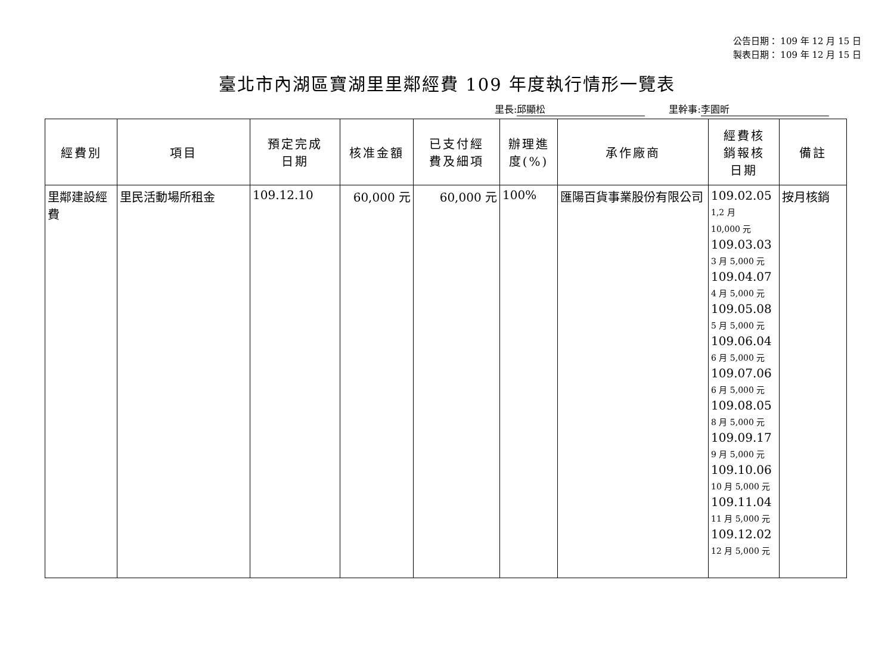公告日期： 109 年 12 月 15 日
製表日期： 109 年 12 月 15 日
臺北市內湖區寶湖里里鄰經費 109 年度執行情形一覽表
里長: 邱顯松 里幹事: 李園昕
| 經費別 | 項目 | 預定完成 日期 | 核准金額 | 已支付經 費及細項 | 辦理進 度(%) | 承作廠商 | 經費核 銷報核 日期 | 備註 |
| --- | --- | --- | --- | --- | --- | --- | --- | --- |
| 里鄰建設經費 | 里民活動場所租金 | 109.12.10 | 60,000 元 | 60,000 元 | 100% | 匯陽百貨事業股份有限公司 | 109.02.05 1,2 月 10,000 元 109.03.03 3 月 5,000 元 109.04.07 4 月 5,000 元 109.05.08 5 月 5,000 元 109.06.04 6 月 5,000 元 109.07.06 6 月 5,000 元 109.08.05 8 月 5,000 元 109.09.17 9 月 5,000 元 109.10.06 10 月 5,000 元 109.11.04 11 月 5,000 元 109.12.02 12 月 5,000 元 | 按月核銷 |